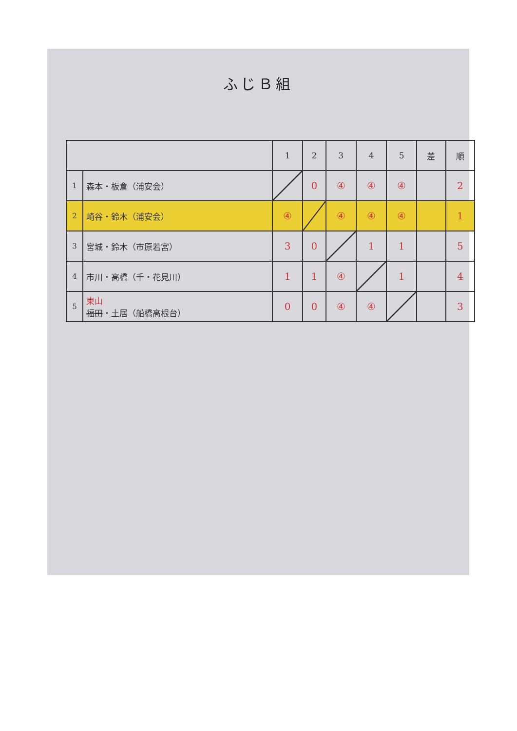ふじＢ組
| | | 1 | 2 | 3 | 4 | 5 | 差 | 順 |
| --- | --- | --- | --- | --- | --- | --- | --- | --- |
| 1 | 森本・板倉（浦安会） | | 0 | ④ | ④ | ④ | | 2 |
| 2 | 崎谷・鈴木（浦安会） | ④ | | ④ | ④ | ④ | | 1 |
| 3 | 宮城・鈴木（市原若宮） | 3 | 0 | | 1 | 1 | | 5 |
| 4 | 市川・高橋（千・花見川） | 1 | 1 | ④ | | 1 | | 4 |
| 5 | 東山 福田 ・土居（船橋高根台） | 0 | 0 | ④ | ④ | | | 3 |